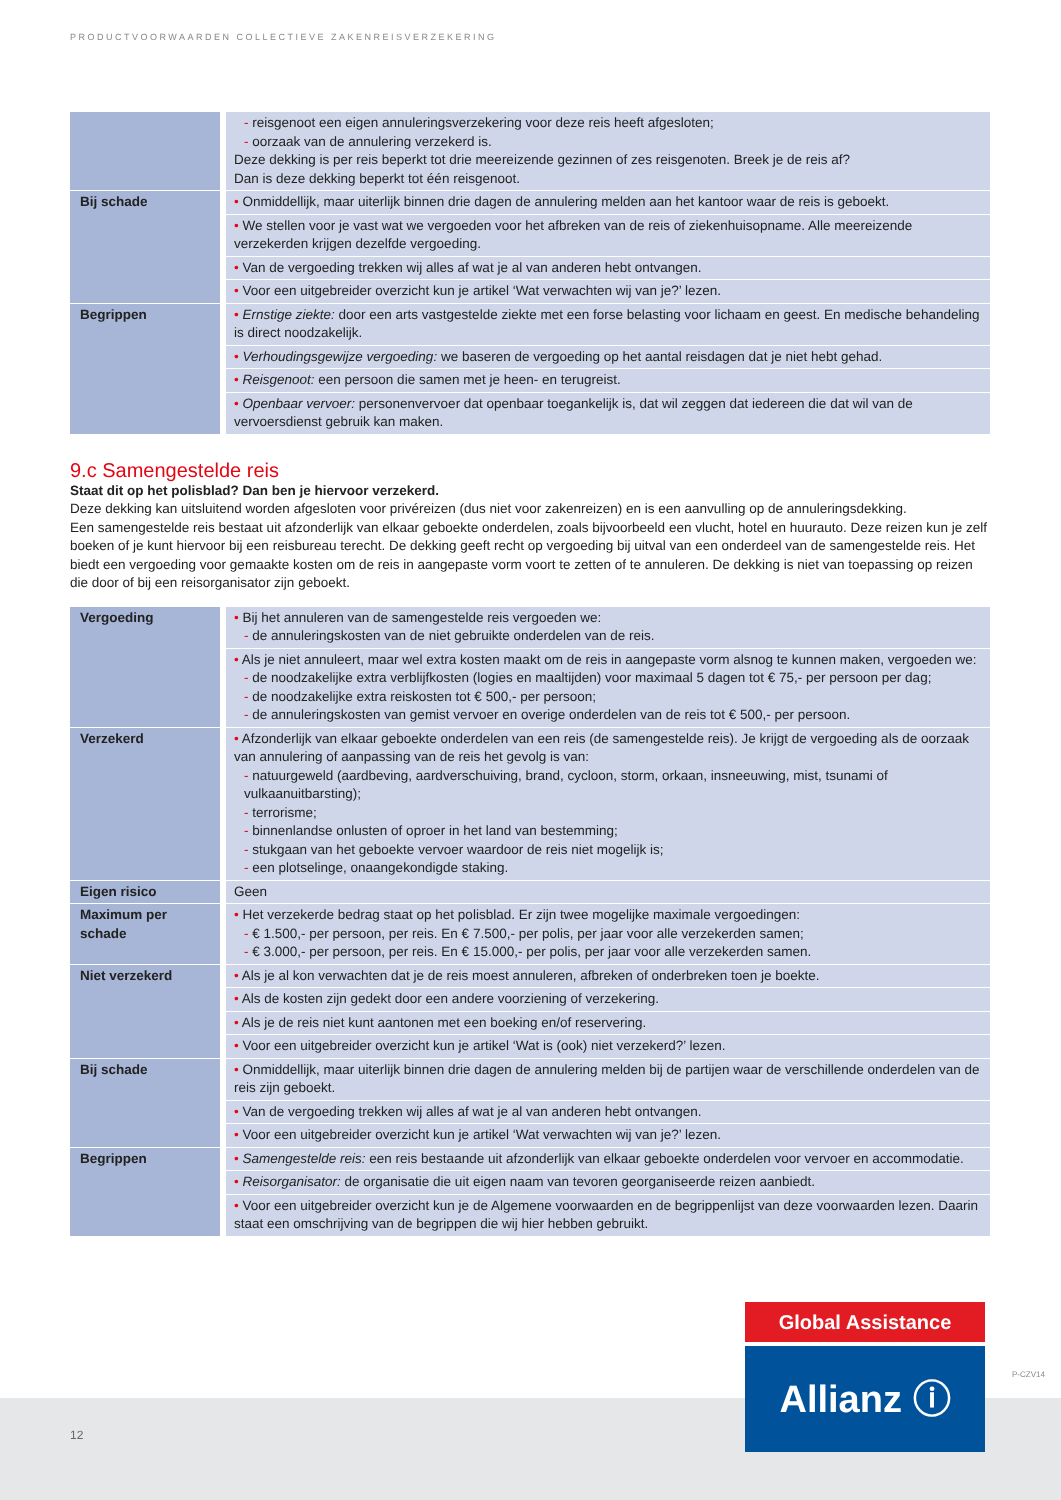PRODUCTVOORWAARDEN COLLECTIEVE ZAKENREISVERZEKERING
| | - reisgenoot een eigen annuleringsverzekering voor deze reis heeft afgesloten; - oorzaak van de annulering verzekerd is. Deze dekking is per reis beperkt tot drie meereizende gezinnen of zes reisgenoten. Breek je de reis af? Dan is deze dekking beperkt tot één reisgenoot. |
| Bij schade | • Onmiddellijk, maar uiterlijk binnen drie dagen de annulering melden aan het kantoor waar de reis is geboekt. |
| | • We stellen voor je vast wat we vergoeden voor het afbreken van de reis of ziekenhuisopname. Alle meereizende verzekerden krijgen dezelfde vergoeding. |
| | • Van de vergoeding trekken wij alles af wat je al van anderen hebt ontvangen. |
| | • Voor een uitgebreider overzicht kun je artikel ‘Wat verwachten wij van je?’ lezen. |
| Begrippen | • Ernstige ziekte: door een arts vastgestelde ziekte met een forse belasting voor lichaam en geest. En medische behandeling is direct noodzakelijk. |
| | • Verhoudingsgewijze vergoeding: we baseren de vergoeding op het aantal reisdagen dat je niet hebt gehad. |
| | • Reisgenoot: een persoon die samen met je heen- en terugreist. |
| | • Openbaar vervoer: personenvervoer dat openbaar toegankelijk is, dat wil zeggen dat iedereen die dat wil van de vervoersdienst gebruik kan maken. |
9.c Samengestelde reis
Staat dit op het polisblad? Dan ben je hiervoor verzekerd.
Deze dekking kan uitsluitend worden afgesloten voor privéreizen (dus niet voor zakenreizen) en is een aanvulling op de annuleringsdekking.
Een samengestelde reis bestaat uit afzonderlijk van elkaar geboekte onderdelen, zoals bijvoorbeeld een vlucht, hotel en huurauto. Deze reizen kun je zelf boeken of je kunt hiervoor bij een reisbureau terecht. De dekking geeft recht op vergoeding bij uitval van een onderdeel van de samengestelde reis. Het biedt een vergoeding voor gemaakte kosten om de reis in aangepaste vorm voort te zetten of te annuleren. De dekking is niet van toepassing op reizen die door of bij een reisorganisator zijn geboekt.
| Vergoeding | • Bij het annuleren van de samengestelde reis vergoeden we: - de annuleringskosten van de niet gebruikte onderdelen van de reis. |
| | • Als je niet annuleert, maar wel extra kosten maakt om de reis in aangepaste vorm alsnog te kunnen maken, vergoeden we: - de noodzakelijke extra verblijfkosten (logies en maaltijden) voor maximaal 5 dagen tot € 75,- per persoon per dag; - de noodzakelijke extra reiskosten tot € 500,- per persoon; - de annuleringskosten van gemist vervoer en overige onderdelen van de reis tot € 500,- per persoon. |
| Verzekerd | • Afzonderlijk van elkaar geboekte onderdelen van een reis (de samengestelde reis). Je krijgt de vergoeding als de oorzaak van annulering of aanpassing van de reis het gevolg is van: - natuurgeweld (aardbeving, aardverschuiving, brand, cycloon, storm, orkaan, insneeuwing, mist, tsunami of vulkaanuitbarsting); - terrorisme; - binnenlandse onlusten of oproer in het land van bestemming; - stukgaan van het geboekte vervoer waardoor de reis niet mogelijk is; - een plotselinge, onaangekondigde staking. |
| Eigen risico | Geen |
| Maximum per schade | • Het verzekerde bedrag staat op het polisblad. Er zijn twee mogelijke maximale vergoedingen: - € 1.500,- per persoon, per reis. En € 7.500,- per polis, per jaar voor alle verzekerden samen; - € 3.000,- per persoon, per reis. En € 15.000,- per polis, per jaar voor alle verzekerden samen. |
| Niet verzekerd | • Als je al kon verwachten dat je de reis moest annuleren, afbreken of onderbreken toen je boekte. |
| | • Als de kosten zijn gedekt door een andere voorziening of verzekering. |
| | • Als je de reis niet kunt aantonen met een boeking en/of reservering. |
| | • Voor een uitgebreider overzicht kun je artikel ‘Wat is (ook) niet verzekerd?’ lezen. |
| Bij schade | • Onmiddellijk, maar uiterlijk binnen drie dagen de annulering melden bij de partijen waar de verschillende onderdelen van de reis zijn geboekt. |
| | • Van de vergoeding trekken wij alles af wat je al van anderen hebt ontvangen. |
| | • Voor een uitgebreider overzicht kun je artikel ‘Wat verwachten wij van je?’ lezen. |
| Begrippen | • Samengestelde reis: een reis bestaande uit afzonderlijk van elkaar geboekte onderdelen voor vervoer en accommodatie. |
| | • Reisorganisator: de organisatie die uit eigen naam van tevoren georganiseerde reizen aanbiedt. |
| | • Voor een uitgebreider overzicht kun je de Algemene voorwaarden en de begrippenlijst van deze voorwaarden lezen. Daarin staat een omschrijving van de begrippen die wij hier hebben gebruikt. |
12
Global Assistance
Allianz ⓘ P-CZV14